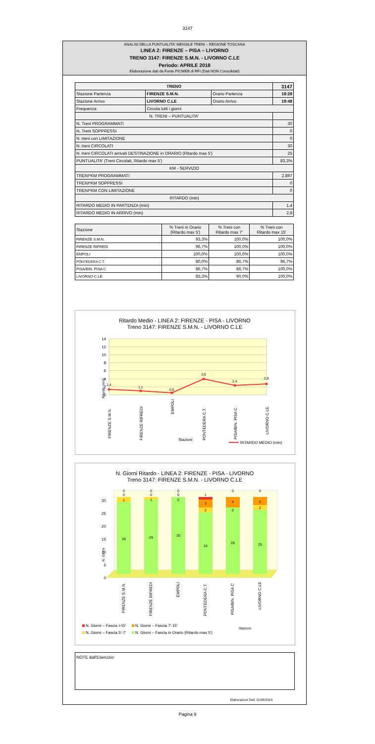3147
ANALISI DELLA PUNTUALITA' MENSILE TRENI – REGIONE TOSCANA
LINEA 2: FIRENZE – PISA – LIVORNO
TRENO 3147: FIRENZE S.M.N. - LIVORNO C.LE
Periodo: APRILE 2018
Elaborazione dati da Fonte PICWEB di RFI (Dati NON Consolidati)
| TRENO | | | 3147 |
| Stazione Partenza | FIRENZE S.M.N. | Orario Partenza | 18:28 |
| Stazione Arrivo | LIVORNO C.LE | Orario Arrivo | 19:48 |
| Frequenza | Circola tutti i giorni | | |
| N. TRENI – PUNTUALITA' | | | |
| N. Treni PROGRAMMATI | | | 30 |
| N. Treni SOPPRESSI | | | 0 |
| N. treni con LIMITAZIONE | | | 0 |
| N. treni CIRCOLATI | | | 30 |
| N. treni CIRCOLATI arrivati DESTINAZIONE in ORARIO (Ritardo max 5') | | | 25 |
| PUNTUALITA' (Treni Circolati, Ritardo max 5') | | | 83,3% |
| KM - SERVIZIO | | | |
| TRENI*KM PROGRAMMATI | | | 2.897 |
| TRENI*KM SOPPRESSI | | | 0 |
| TRENI*KM CON LIMITAZIONE | | | 0 |
| RITARDO (min) | | | |
| RITARDO MEDIO IN PARTENZA (min) | | | 1,4 |
| RITARDO MEDIO IN ARRIVO (min) | | | 2,8 |
| Stazione | % Treni in Orario (Ritardo max 5') | % Treni con Ritardo max 7' | % Treni con Ritardo max 15' |
| --- | --- | --- | --- |
| FIRENZE S.M.N. | 93,3% | 100,0% | 100,0% |
| FIRENZE RIFREDI | 96,7% | 100,0% | 100,0% |
| EMPOLI | 100,0% | 100,0% | 100,0% |
| PONTEDERA C.T. | 80,0% | 86,7% | 96,7% |
| PISA/BIN. PISA C | 86,7% | 86,7% | 100,0% |
| LIVORNO C.LE | 83,3% | 90,0% | 100,0% |
Ritardo Medio - LINEA 2: FIRENZE - PISA - LIVORNO
Treno 3147: FIRENZE S.M.N. - LIVORNO C.LE
14
12
10
8
6
4
2
0
Ritardo (min)
1,4
1,1
0,5
3,9
2,4
2,8
FIRENZE S.M.N.
FIRENZE RIFREDI
EMPOLI
PONTEDERA C.T.
PISA/BIN. PISA C
LIVORNO C.LE
Stazioni
RITARDO MEDIO (min)
N. Giorni Ritardo - LINEA 2: FIRENZE - PISA - LIVORNO
Treno 3147: FIRENZE S.M.N. - LIVORNO C.LE
0
5
10
15
20
25
30
N. Giorni
28
2
0
0
29
1
0
0
30
0
0
0
24
2
3
1
26
0
4
0
25
2
3
0
FIRENZE S.M.N.
FIRENZE RIFREDI
EMPOLI
PONTEDERA C.T.
PISA/BIN. PISA C
LIVORNO C.LE
N. Giorni – Fascia >15'
N. Giorni – Fascia 7'-15'
N. Giorni – Fascia 5'-7'
N. Giorni – Fascia in Orario (Ritardo max 5')
Stazioni
NOTE dall'Esercizio:
Elaborazioni Dati: 21/06/2018
Pagina 9